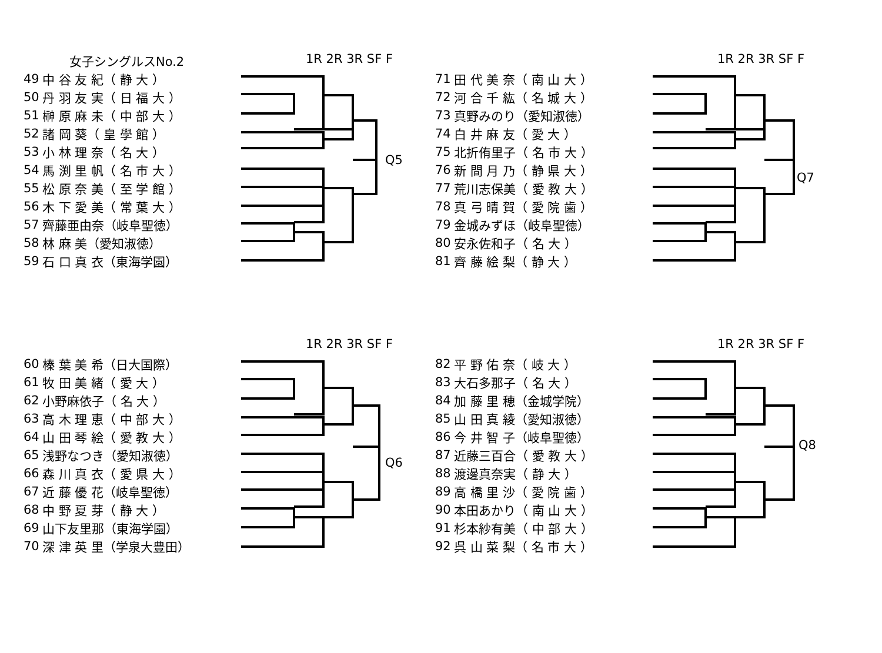女子シングルスNo.2 1R 2R 3R SF F
| 49 | 中 谷 友 紀（ 静 大 ） |
| 50 | 丹 羽 友 実（ 日 福 大 ） |
| 51 | 榊 原 麻 未（ 中 部 大 ） |
| 52 | 諸 岡 葵（ 皇 學 館 ） |
| 53 | 小 林 理 奈（ 名 大 ） |
| 54 | 馬 渕 里 帆（ 名 市 大 ） |
| 55 | 松 原 奈 美（ 至 学 館 ） |
| 56 | 木 下 愛 美（ 常 葉 大 ） |
| 57 | 齊藤亜由奈（岐阜聖徳） |
| 58 | 林 麻 美（愛知淑徳） |
| 59 | 石 口 真 衣（東海学園） |
Q5
1R 2R 3R SF F
| 71 | 田 代 美 奈（ 南 山 大 ） |
| 72 | 河 合 千 紘（ 名 城 大 ） |
| 73 | 真野みのり（愛知淑徳） |
| 74 | 白 井 麻 友（ 愛 大 ） |
| 75 | 北折侑里子（ 名 市 大 ） |
| 76 | 新 間 月 乃（ 静 県 大 ） |
| 77 | 荒川志保美（ 愛 教 大 ） |
| 78 | 真 弓 晴 賀（ 愛 院 歯 ） |
| 79 | 金城みずほ（岐阜聖徳） |
| 80 | 安永佐和子（ 名 大 ） |
| 81 | 齊 藤 絵 梨（ 静 大 ） |
Q7
1R 2R 3R SF F
| 60 | 榛 葉 美 希（日大国際） |
| 61 | 牧 田 美 緒（ 愛 大 ） |
| 62 | 小野麻依子（ 名 大 ） |
| 63 | 高 木 理 恵（ 中 部 大 ） |
| 64 | 山 田 琴 絵（ 愛 教 大 ） |
| 65 | 浅野なつき（愛知淑徳） |
| 66 | 森 川 真 衣（ 愛 県 大 ） |
| 67 | 近 藤 優 花（岐阜聖徳） |
| 68 | 中 野 夏 芽（ 静 大 ） |
| 69 | 山下友里那（東海学園） |
| 70 | 深 津 英 里（学泉大豊田） |
Q6
1R 2R 3R SF F
| 82 | 平 野 佑 奈（ 岐 大 ） |
| 83 | 大石多那子（ 名 大 ） |
| 84 | 加 藤 里 穂（金城学院） |
| 85 | 山 田 真 綾（愛知淑徳） |
| 86 | 今 井 智 子（岐阜聖徳） |
| 87 | 近藤三百合（ 愛 教 大 ） |
| 88 | 渡邊真奈実（ 静 大 ） |
| 89 | 高 橋 里 沙（ 愛 院 歯 ） |
| 90 | 本田あかり（ 南 山 大 ） |
| 91 | 杉本紗有美（ 中 部 大 ） |
| 92 | 呉 山 菜 梨（ 名 市 大 ） |
Q8